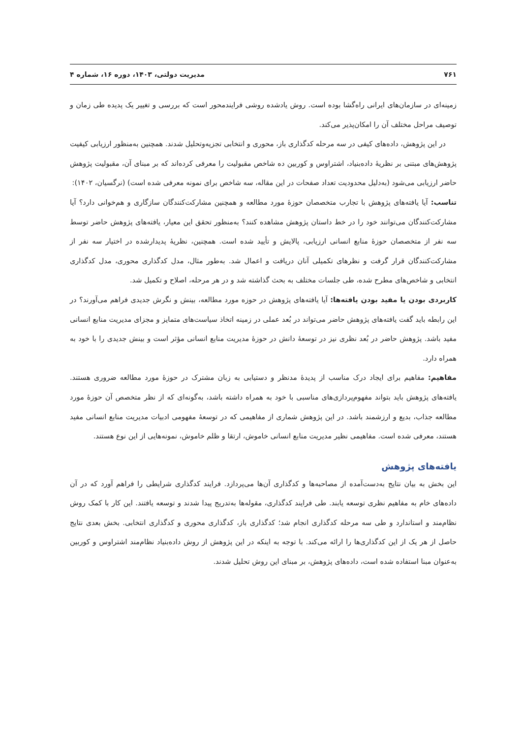۷۶۱ مدیریت دولتی، ۱۴۰۳، دوره ۱۶، شماره ۴
زمینه‌ای در سازمان‌های ایرانی راه‌گشا بوده است. روش یادشده روشی فرایندمحور است که بررسی و تغییر یک پدیده طی زمان و توصیف مراحل مختلف آن را امکان‌پذیر می‌کند.
در این پژوهش، داده‌های کیفی در سه مرحله کدگذاری باز، محوری و انتخابی تجزیه‌وتحلیل شدند. همچنین به‌منظور ارزیابی کیفیت پژوهش‌های مبتنی بر نظریهٔ داده‌بنیاد، اشتراوس و کوربین ده شاخص مقبولیت را معرفی کرده‌اند که بر مبنای آن، مقبولیت پژوهش حاضر ارزیابی می‌شود (به‌دلیل محدودیت تعداد صفحات در این مقاله، سه شاخص برای نمونه معرفی شده است) (نرگسیان، ۱۴۰۲):
تناسب: آیا یافته‌های پژوهش با تجارب متخصصان حوزهٔ مورد مطالعه و همچنین مشارکت‌کنندگان سازگاری و هم‌خوانی دارد؟ آیا مشارکت‌کنندگان می‌توانند خود را در خط داستان پژوهش مشاهده کنند؟ به‌منظور تحقق این معیار، یافته‌های پژوهش حاضر توسط سه نفر از متخصصان حوزهٔ منابع انسانی ارزیابی، پالایش و تأیید شده است. همچنین، نظریهٔ پدیدارشده در اختیار سه نفر از مشارکت‌کنندگان قرار گرفت و نظرهای تکمیلی آنان دریافت و اعمال شد. به‌طور مثال، مدل کدگذاری محوری، مدل کدگذاری انتخابی و شاخص‌های مطرح شده، طی جلسات مختلف به بحث گذاشته شد و در هر مرحله، اصلاح و تکمیل شد.
کاربردی بودن یا مفید بودن یافته‌ها: آیا یافته‌های پژوهش در حوزه مورد مطالعه، بینش و نگرش جدیدی فراهم می‌آورند؟ در این رابطه باید گفت یافته‌های پژوهش حاضر می‌تواند در بُعد عملی در زمینه اتخاذ سیاست‌های متمایز و مجزای مدیریت منابع انسانی مفید باشد. پژوهش حاضر در بُعد نظری نیز در توسعهٔ دانش در حوزهٔ مدیریت منابع انسانی مؤثر است و بینش جدیدی را با خود به همراه دارد.
مفاهیم: مفاهیم برای ایجاد درک مناسب از پدیدهٔ مدنظر و دستیابی به زبان مشترک در حوزهٔ مورد مطالعه ضروری هستند. یافته‌های پژوهش باید بتواند مفهوم‌پردازی‌های مناسبی با خود به همراه داشته باشد، به‌گونه‌ای که از نظر متخصص آن حوزهٔ مورد مطالعه جذاب، بدیع و ارزشمند باشد. در این پژوهش شماری از مفاهیمی که در توسعهٔ مفهومی ادبیات مدیریت منابع انسانی مفید هستند، معرفی شده است. مفاهیمی نظیر مدیریت منابع انسانی خاموش، ارتقا و ظلم خاموش، نمونه‌هایی از این نوع هستند.
یافته‌های پژوهش
این بخش به بیان نتایج به‌دست‌آمده از مصاحبه‌ها و کدگذاری آن‌ها می‌پردازد. فرایند کدگذاری شرایطی را فراهم آورد که در آن داده‌های خام به مفاهیم نظری توسعه یابند. طی فرایند کدگذاری، مقوله‌ها به‌تدریج پیدا شدند و توسعه یافتند. این کار با کمک روش نظام‌مند و استاندارد و طی سه مرحله کدگذاری انجام شد؛ کدگذاری باز، کدگذاری محوری و کدگذاری انتخابی. بخش بعدی نتایج حاصل از هر یک از این کدگذاری‌ها را ارائه می‌کند. با توجه به اینکه در این پژوهش از روش داده‌بنیاد نظام‌مند اشتراوس و کوربین به‌عنوان مبنا استفاده شده است، داده‌های پژوهش، بر مبنای این روش تحلیل شدند.